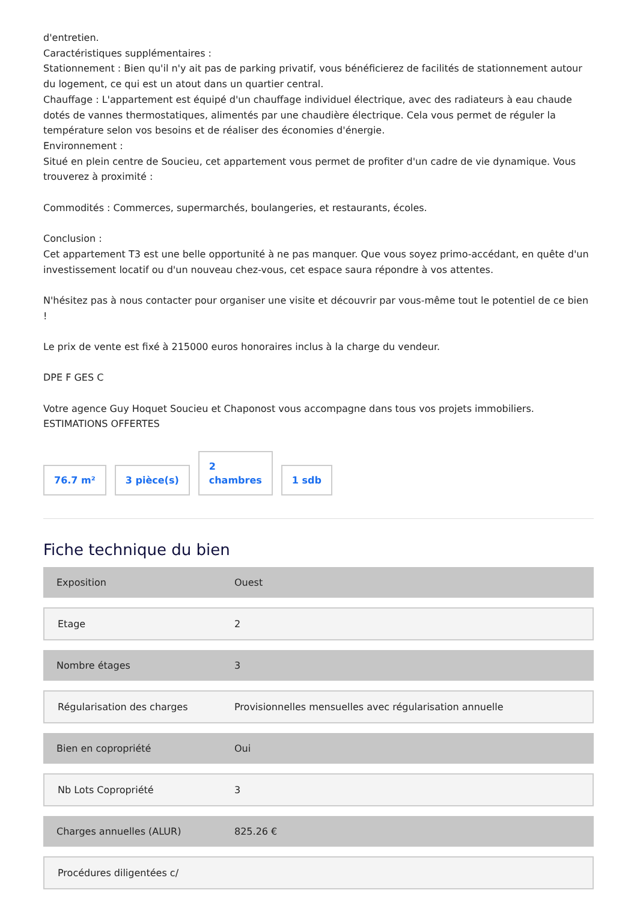d'entretien.
Caractéristiques supplémentaires :
Stationnement : Bien qu'il n'y ait pas de parking privatif, vous bénéficierez de facilités de stationnement autour du logement, ce qui est un atout dans un quartier central.
Chauffage : L'appartement est équipé d'un chauffage individuel électrique, avec des radiateurs à eau chaude dotés de vannes thermostatiques, alimentés par une chaudière électrique. Cela vous permet de réguler la température selon vos besoins et de réaliser des économies d'énergie.
Environnement :
Situé en plein centre de Soucieu, cet appartement vous permet de profiter d'un cadre de vie dynamique. Vous trouverez à proximité :
Commodités : Commerces, supermarchés, boulangeries, et restaurants, écoles.
Conclusion :
Cet appartement T3 est une belle opportunité à ne pas manquer. Que vous soyez primo-accédant, en quête d'un investissement locatif ou d'un nouveau chez-vous, cet espace saura répondre à vos attentes.
N'hésitez pas à nous contacter pour organiser une visite et découvrir par vous-même tout le potentiel de ce bien !
Le prix de vente est fixé à 215000 euros honoraires inclus à la charge du vendeur.
DPE F GES C
Votre agence Guy Hoquet Soucieu et Chaponost vous accompagne dans tous vos projets immobiliers.
ESTIMATIONS OFFERTES
76.7 m²
3 pièce(s)
2
chambres
1 sdb
Fiche technique du bien
| Exposition | Ouest |
| Etage | 2 |
| Nombre étages | 3 |
| Régularisation des charges | Provisionnelles mensuelles avec régularisation annuelle |
| Bien en copropriété | Oui |
| Nb Lots Copropriété | 3 |
| Charges annuelles (ALUR) | 825.26 € |
| Procédures diligentées c/ | |